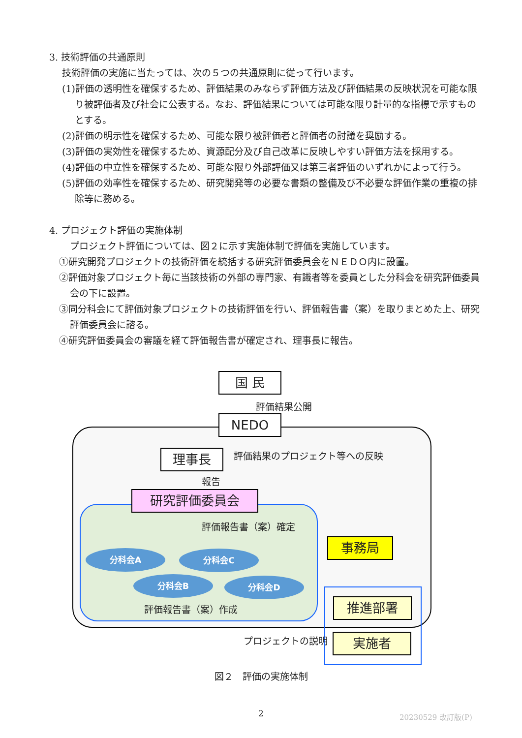3. 技術評価の共通原則
技術評価の実施に当たっては、次の５つの共通原則に従って行います。
(1)評価の透明性を確保するため、評価結果のみならず評価方法及び評価結果の反映状況を可能な限り被評価者及び社会に公表する。なお、評価結果については可能な限り計量的な指標で示すものとする。
(2)評価の明示性を確保するため、可能な限り被評価者と評価者の討議を奨励する。
(3)評価の実効性を確保するため、資源配分及び自己改革に反映しやすい評価方法を採用する。
(4)評価の中立性を確保するため、可能な限り外部評価又は第三者評価のいずれかによって行う。
(5)評価の効率性を確保するため、研究開発等の必要な書類の整備及び不必要な評価作業の重複の排除等に務める。
4. プロジェクト評価の実施体制
プロジェクト評価については、図２に示す実施体制で評価を実施しています。
①研究開発プロジェクトの技術評価を統括する研究評価委員会をＮＥＤＯ内に設置。
②評価対象プロジェクト毎に当該技術の外部の専門家、有識者等を委員とした分科会を研究評価委員会の下に設置。
③同分科会にて評価対象プロジェクトの技術評価を行い、評価報告書（案）を取りまとめた上、研究評価委員会に諮る。
④研究評価委員会の審議を経て評価報告書が確定され、理事長に報告。
国 民
評価結果公開
NEDO
理事長 評価結果のプロジェクト等への反映
報告
研究評価委員会
評価報告書（案）確定
事務局
分科会A 分科会C
分科会B 分科会D
評価報告書（案）作成 推進部署
プロジェクトの説明 実施者
図２　評価の実施体制
2 20230529 改訂版(P)